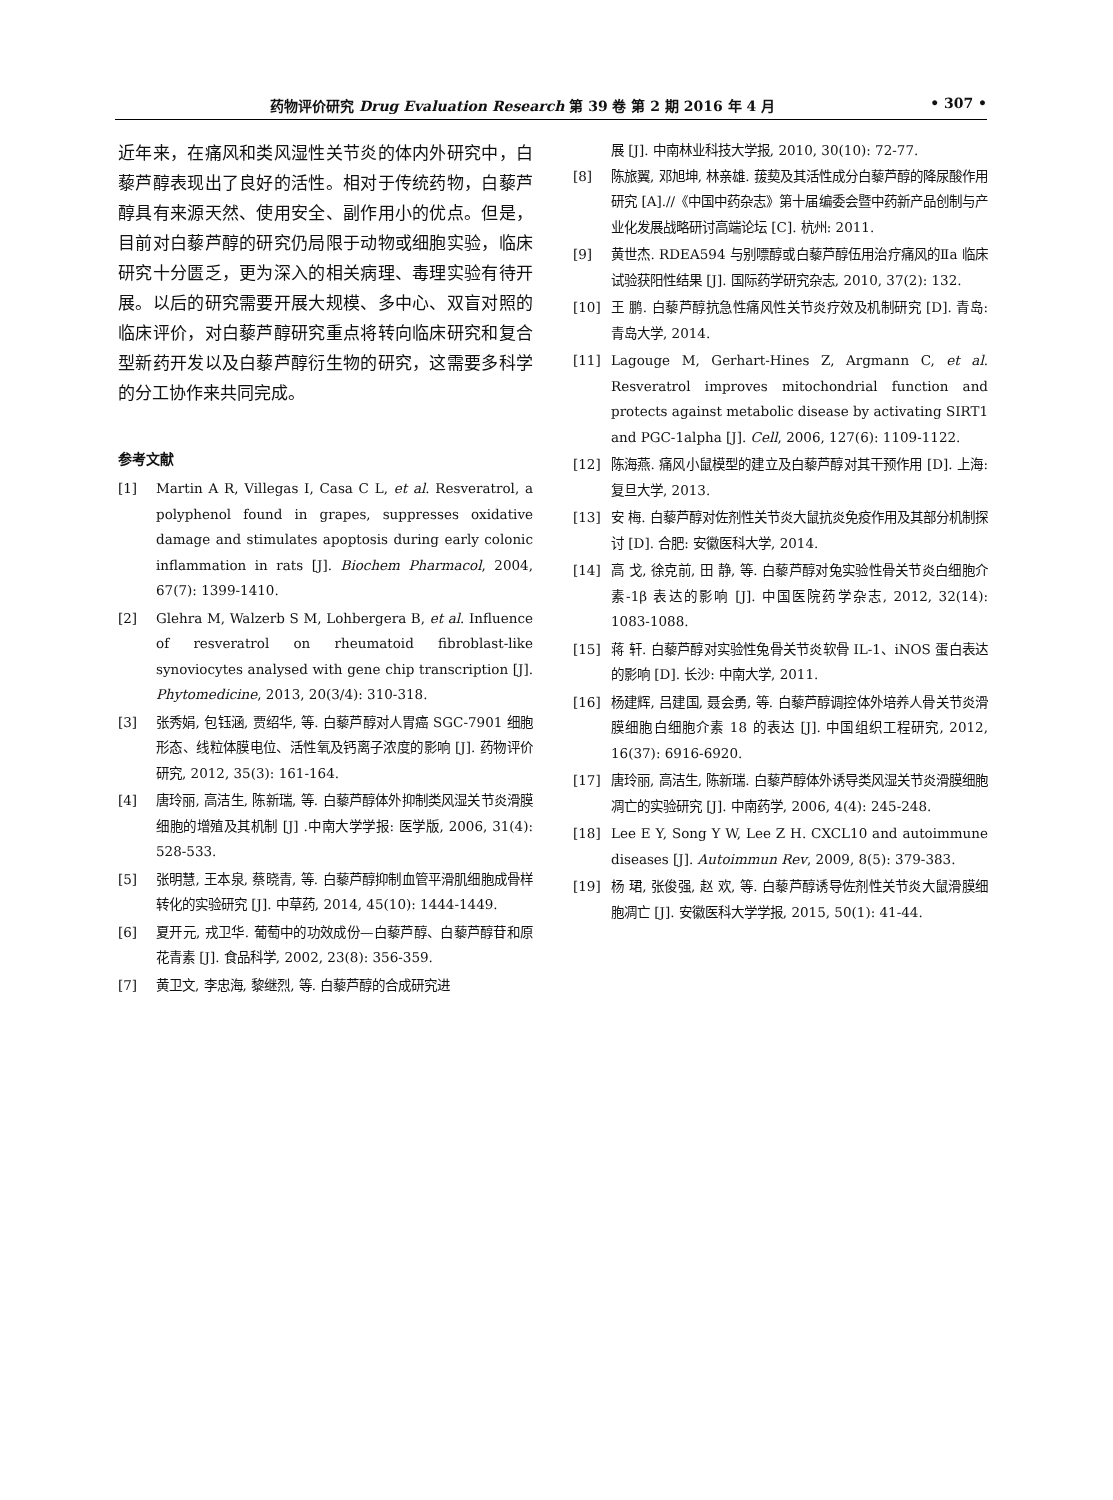药物评价研究 Drug Evaluation Research 第 39 卷 第 2 期 2016 年 4 月 • 307 •
近年来，在痛风和类风湿性关节炎的体内外研究中，白藜芦醇表现出了良好的活性。相对于传统药物，白藜芦醇具有来源天然、使用安全、副作用小的优点。但是，目前对白藜芦醇的研究仍局限于动物或细胞实验，临床研究十分匮乏，更为深入的相关病理、毒理实验有待开展。以后的研究需要开展大规模、多中心、双盲对照的临床评价，对白藜芦醇研究重点将转向临床研究和复合型新药开发以及白藜芦醇衍生物的研究，这需要多科学的分工协作来共同完成。
参考文献
[1] Martin A R, Villegas I, Casa C L, et al. Resveratrol, a polyphenol found in grapes, suppresses oxidative damage and stimulates apoptosis during early colonic inflammation in rats [J]. Biochem Pharmacol, 2004, 67(7): 1399-1410.
[2] Glehra M, Walzerb S M, Lohbergera B, et al. Influence of resveratrol on rheumatoid fibroblast-like synoviocytes analysed with gene chip transcription [J]. Phytomedicine, 2013, 20(3/4): 310-318.
[3] 张秀娟, 包钰涵, 贾绍华, 等. 白藜芦醇对人胃癌 SGC-7901 细胞形态、线粒体膜电位、活性氧及钙离子浓度的影响 [J]. 药物评价研究, 2012, 35(3): 161-164.
[4] 唐玲丽, 高洁生, 陈新瑞, 等. 白藜芦醇体外抑制类风湿关节炎滑膜细胞的增殖及其机制 [J] .中南大学学报: 医学版, 2006, 31(4): 528-533.
[5] 张明慧, 王本泉, 蔡晓青, 等. 白藜芦醇抑制血管平滑肌细胞成骨样转化的实验研究 [J]. 中草药, 2014, 45(10): 1444-1449.
[6] 夏开元, 戎卫华. 葡萄中的功效成份—白藜芦醇、白藜芦醇苷和原花青素 [J]. 食品科学, 2002, 23(8): 356-359.
[7] 黄卫文, 李忠海, 黎继烈, 等. 白藜芦醇的合成研究进
展 [J]. 中南林业科技大学报, 2010, 30(10): 72-77.
[8] 陈旅翼, 邓旭坤, 林亲雄. 菝葜及其活性成分白藜芦醇的降尿酸作用研究 [A].//《中国中药杂志》第十届编委会暨中药新产品创制与产业化发展战略研讨高端论坛 [C]. 杭州: 2011.
[9] 黄世杰. RDEA594 与别嘌醇或白藜芦醇伍用治疗痛风的Ⅱa 临床试验获阳性结果 [J]. 国际药学研究杂志, 2010, 37(2): 132.
[10] 王 鹏. 白藜芦醇抗急性痛风性关节炎疗效及机制研究 [D]. 青岛: 青岛大学, 2014.
[11] Lagouge M, Gerhart-Hines Z, Argmann C, et al. Resveratrol improves mitochondrial function and protects against metabolic disease by activating SIRT1 and PGC-1alpha [J]. Cell, 2006, 127(6): 1109-1122.
[12] 陈海燕. 痛风小鼠模型的建立及白藜芦醇对其干预作用 [D]. 上海: 复旦大学, 2013.
[13] 安 梅. 白藜芦醇对佐剂性关节炎大鼠抗炎免疫作用及其部分机制探讨 [D]. 合肥: 安徽医科大学, 2014.
[14] 高 戈, 徐克前, 田 静, 等. 白藜芦醇对兔实验性骨关节炎白细胞介素-1β 表达的影响 [J]. 中国医院药学杂志, 2012, 32(14): 1083-1088.
[15] 蒋 轩. 白藜芦醇对实验性兔骨关节炎软骨 IL-1、iNOS 蛋白表达的影响 [D]. 长沙: 中南大学, 2011.
[16] 杨建辉, 吕建国, 聂会勇, 等. 白藜芦醇调控体外培养人骨关节炎滑膜细胞白细胞介素 18 的表达 [J]. 中国组织工程研究, 2012, 16(37): 6916-6920.
[17] 唐玲丽, 高洁生, 陈新瑞. 白藜芦醇体外诱导类风湿关节炎滑膜细胞凋亡的实验研究 [J]. 中南药学, 2006, 4(4): 245-248.
[18] Lee E Y, Song Y W, Lee Z H. CXCL10 and autoimmune diseases [J]. Autoimmun Rev, 2009, 8(5): 379-383.
[19] 杨 珺, 张俊强, 赵 欢, 等. 白藜芦醇诱导佐剂性关节炎大鼠滑膜细胞凋亡 [J]. 安徽医科大学学报, 2015, 50(1): 41-44.